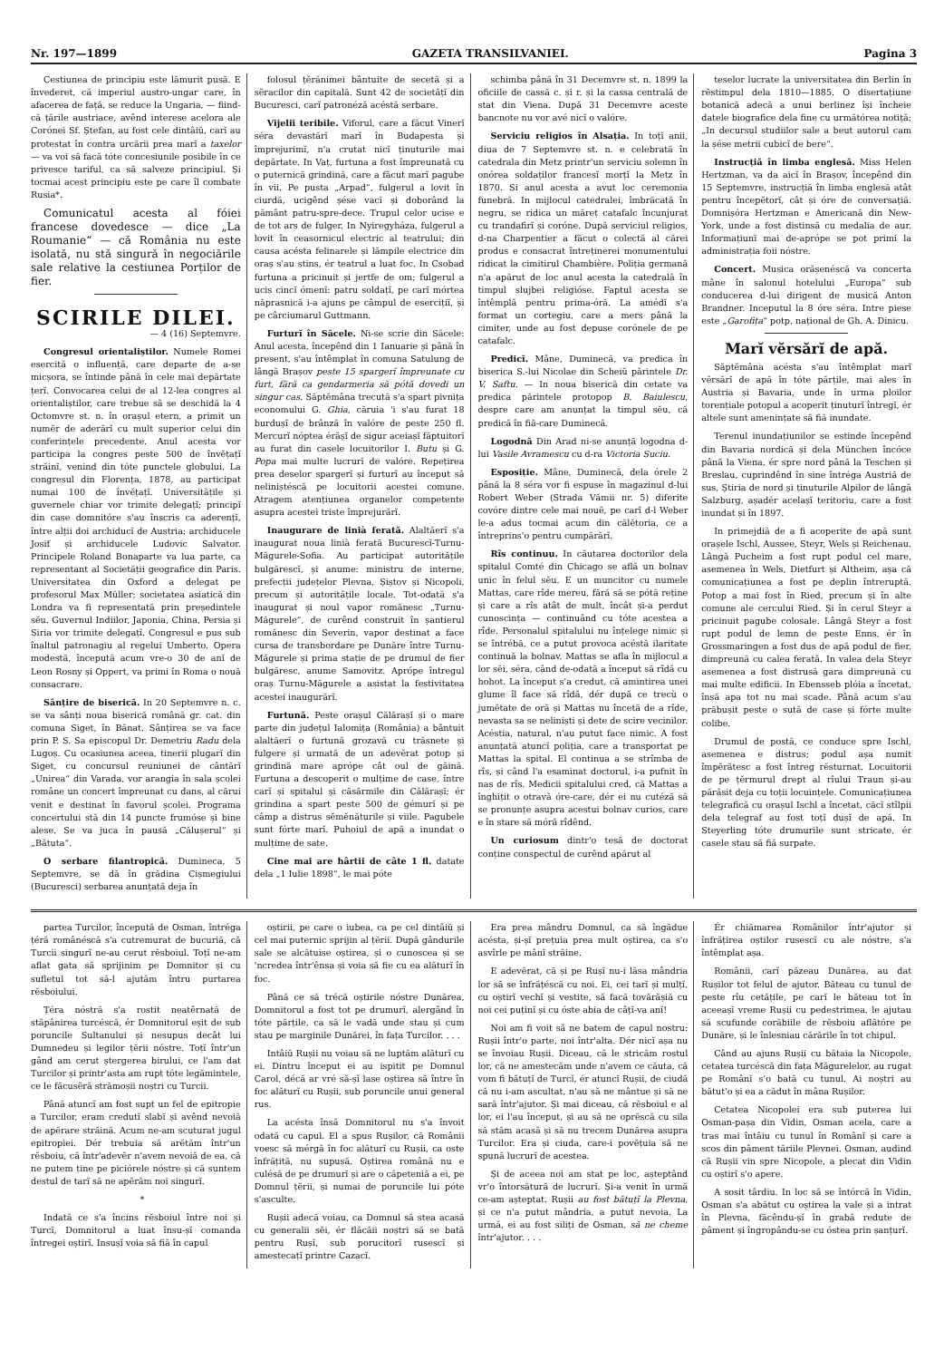Nr. 197—1899 GAZETA TRANSILVANIEI. Pagina 3
Cestiunea de principiu este lămurit pusă. E învederet, că imperiul austro-ungar care, în afacerea de față, se reduce la Ungaria, — fiind-că țările austriace, avênd interese acelora ale Corónei Sf. Ștefan, au fost cele dintâiŭ, carĭ au protestat în contra urcării prea marĭ a taxelor — va voi să facă tóte concesiunile posibile în ce privesce tariful, ca să salveze principiul. Și tocmai acest principiu este pe care îl combate Rusia*.
Comunicatul acesta al fóiei francese dovedesce — dice „La Roumanie“ — că România nu este isolată, nu stă singură în negociările sale relative la cestiunea Porților de fier.
SCIRILE DILEI.
— 4 (16) Septemvre.
Congresul orientaliștilor. Numele Romei esercită o influență, care departe de a-se micșora, se întinde până în cele mai depărtate țerĭ. Convocarea celui de al 12-lea congres al orientaliștilor, care trebue să se deschidă la 4 Octomvre st. n. în orașul etern, a primit un numĕr de aderărĭ cu mult superior celui din conferințele precedente. Anul acesta vor participa la congres peste 500 de învĕțațĭ străinĭ, venind din tóte punctele globului. La congresul din Florența, 1878, au participat numai 100 de învĕțațĭ. Universitățile și guvernele chiar vor trimite delegațĭ; principĭ din case domnitóre s'au înscris ca aderențĭ, între alții doi archiducĭ de Austria: archiducele Josif și archiducele Ludovic Salvator. Principele Roland Bonaparte va lua parte, ca representant al Societății geografice din Paris. Universitatea din Oxford a delegat pe profesorul Max Müller; societatea asiatică din Londra va fi representată prin președintele sĕu. Guvernul Indiilor, Japonia, China, Persia și Siria vor trimite delegațĭ. Congresul e pus sub înaltul patronagiu al regelui Umberto. Opera modestă, începută acum vre-o 30 de anĭ de Leon Rosny și Oppert, va primi în Roma o nouă consacrare.
Sânțire de biserică. In 20 Septemvre n. c. se va sânți noua biserică română gr. cat. din comuna Siget, în Bănat. Sânțirea se va face prin P. S. Sa episcopul Dr. Demetriu Radu dela Lugoș. Cu ocasiunea aceea, tinerii plugarĭ din Siget, cu concursul reuniunei de cântărĭ „Unirea“ din Varada, vor arangia în sala școlei române un concert împreunat cu dans, al cărui venit e destinat în favorul școlei. Programa concertului stă din 14 puncte frumóse și bine alese. Se va juca în pausă „Călușerul“ și „Bătuta“.
O serbare filantropică. Dumineca, 5 Septemvre, se dă în grădina Cișmegiului (Bucuresci) serbarea anunțată deja în
folosul țĕrănimei bântuite de secetă și a sĕracilor din capitală. Sunt 42 de societățĭ din Bucuresci, carĭ patronéză acéstă serbare.
Vijelii teribile. Viforul, care a făcut Vinerĭ séra devastărĭ marĭ în Budapesta și împrejurimĭ, n'a crutat nicĭ ținuturile mai depărtate. In Vaț, furtuna a fost împreunată cu o puternică grindină, care a făcut marĭ pagube în vii. Pe pusta „Arpad“, fulgerul a lovit în ciurdă, ucigênd șése vacĭ și doborând la pământ patru-spre-dece. Trupul celor ucise e de tot ars de fulger. In Nyiregyháza, fulgerul a lovit în ceasornicul electric al teatrului; din causa acésta felinarele și lămpile electrice din oraș s'au stins, ér teatrul a luat foc. In Csobad furtuna a pricinuit și jertfe de om; fulgerul a ucis cincĭ ómenĭ: patru soldațĭ, pe carĭ mórtea năprasnică i-a ajuns pe câmpul de esercițiĭ, și pe cârciumarul Guttmann.
Furturĭ în Săcele. Ni-se scrie din Săcele: Anul acesta, începênd din 1 Ianuarie și până în present, s'au întêmplat în comuna Satulung de lângă Brașov peste 15 spargerĭ împreunate cu furt, fără ca gendarmeria să pótă dovedi un singur cas. Săptĕmâna trecută s'a spart pivnița economului G. Ghia, căruia 'i s'au furat 18 burdușĭ de brânză în valóre de peste 250 fl. Mercurĭ nóptea érășĭ de sigur aceiașĭ făptuitorĭ au furat din casele locuitorilor I. Butu și G. Popa mai multe lucrurĭ de valóre. Repețirea prea deselor spargerĭ și furturĭ au început să neliniștéscă pe locuitorii acestei comune. Atragem atențiunea organelor competente asupra acestei triste împrejurărĭ.
Inaugurare de linià ferată. Alaltăerĭ s'a inaugurat noua linià ferată Bucurescĭ-Turnu-Măgurele-Sofia. Au participat autoritățile bulgărescĭ, și anume: ministru de interne, prefecții județelor Plevna, Șiștov și Nicopoli, precum și autoritățile locale. Tot-odată s'a inaugurat și noul vapor romănesc „Turnu-Măgurele“, de curênd construit în șantierul romănesc din Severin, vapor destinat a face cursa de transbordare pe Dunăre între Turnu-Măgurele și prima stație de pe drumul de fier bulgăresc, anume Samovitz. Aprópe întregul oraș Turnu-Măgurele a asistat la festivitatea acestei inaugurărĭ.
Furtună. Peste orașul Călărașĭ și o mare parte din județul Ialomița (România) a bântuit alaltăerĭ o furtună grozavă cu trăsnete și fulgere și urmată de un adevĕrat potop și grindină mare aprópe cât oul de găină. Furtuna a descoperit o mulțime de case, între carĭ și spitalul și căsărmile din Călărașĭ; ér grindina a spart peste 500 de gémurĭ și pe câmp a distrus sĕmĕnăturile și viile. Pagubele sunt fórte marĭ. Puhoiul de apă a inundat o mulțime de sate.
Cine mai are hârtii de câte 1 fl. datate dela „1 Iulie 1898“, le mai póte
schimba până în 31 Decemvre st. n. 1899 la oficiile de cassă c. și r. și la cassa centrală de stat din Viena. După 31 Decemvre aceste bancnote nu vor avé nicĭ o valóre.
Serviciu religios în Alsația. In toțĭ anii, diua de 7 Septemvre st. n. e celebrată în catedrala din Metz printr'un serviciu solemn în onórea soldaților francesĭ morțĭ la Metz în 1870. Si anul acesta a avut loc ceremonia funebră. In mijlocul catedralei, îmbrăcată în negru, se ridica un măreț catafalc încunjurat cu trandafirĭ și coróne. După serviciul religios, d-na Charpentier a făcut o colectă al cărei produs e consacrat întreținerei monumentului ridicat la cimitirul Chambière. Poliția germană n'a apărut de loc anul acesta la catedrală în timpul slujbei religióse. Faptul acesta se întêmplă pentru prima-óră. La amédĭ s'a format un cortegiu, care a mers până la cimiter, unde au fost depuse corónele de pe catafalc.
Predicĭ. Mâne, Duminecă, va predica în biserica S.-lui Nicolae din Scheiŭ părintele Dr. V. Saftu. — In noua biserică din cetate va predica părintele protopop B. Baiulescu, despre care am anunțat la timpul sĕu, că predică în fiă-care Duminecă.
Logodnă Din Arad ni-se anunță logodna d-lui Vasile Avramescu cu d-ra Victoria Suciu.
Esposiție. Mâne, Duminecă, dela órele 2 până la 8 séra vor fi espuse în magazinul d-lui Robert Weber (Strada Vămii nr. 5) diferite covóre dintre cele mai nouĕ, pe carĭ d-l Weber le-a adus tocmai acum din călĕtoria, ce a întreprins'o pentru cumpărărĭ.
Rîs continuu. In căutarea doctorilor dela spitalul Comté din Chicago se află un bolnav unic în felul sĕu. E un muncitor cu numele Mattas, care rîde mereu, fără să se pótă reține și care a rîs atât de mult, încât și-a perdut cunoscința — continuând cu tóte acestea a rîde. Personalul spitalului nu înțelege nimic și se întrébă, ce a putut provoca acéstă ilaritate continuă la bolnav. Mattas se afla în mijlocul a lor sĕi, séra, când de-odată a început să rîdă cu hohot. La început s'a credut, că amintirea unei glume îl face să rîdă, dér după ce trecù o jumĕtate de oră și Mattas nu încetă de a rîde, nevasta sa se neliniști și dete de scire vecinilor. Acéstia, natural, n'au putut face nimic. A fost anunțată atuncĭ poliția, care a transportat pe Mattas la spital. El continua a se strîmba de rîs, și când l'a esaminat doctorul, i-a pufnit în nas de rîs. Medicii spitalului cred, că Mattas a înghițit o otravă óre-care, dér ei nu cutéză să se pronunțe asupra acestui bolnav curios, care e în stare să móră rîdênd.
Un curiosum dintr'o tesă de doctorat conține conspectul de curênd apărut al
teselor lucrate la universitatea din Berlin în rĕstimpul dela 1810—1885. O disertațiune botanică adecă a unui berlinez își încheie datele biografice dela fine cu următórea notiță: „In decursul studiilor sale a beut autorul cam la șése metrii cubicĭ de bere“.
Instrucțiă în limba englesă. Miss Helen Hertzman, va da aicĭ în Brașov, începênd din 15 Septemvre, instrucțiă în limba englesă atât pentru începĕtorĭ, cât și óre de conversațiă. Domnișóra Hertzman e Americană din New-York, unde a fost distinsă cu medalia de aur. Informațiunĭ mai de-aprópe se pot primi la administrația foii nóstre.
Concert. Musica orășenéscă va concerta mâne în salonul hotelului „Europa“ sub conducerea d-lui dirigent de musică Anton Brandner. Inceputul la 8 óre séra. Intre piese este „Garofița“ potp. național de Gh. A. Dinicu.
Marĭ vĕrsărĭ de apă.
Săptĕmâna acésta s'au întêmplat marĭ vĕrsărĭ de apă în tóte părțile, mai ales în Austria și Bavaria, unde în urma ploilor torențiale potopul a acoperit ținuturĭ întregĭ, ér altele sunt amenințate să fiă inundate.
Terenul inundațiunilor se estinde începênd din Bavaria nordică și dela München încóce până la Viena, ér spre nord până la Teschen și Breslau, cuprindênd în sine întréga Austriă de sus, Știria de nord și ținuturile Alpilor de lângă Salzburg, așadér acelașĭ teritoriu, care a fost inundat și în 1897.
In primejdiă de a fi acoperite de apă sunt orașele Ischl, Aussee, Steyr, Wels și Reichenau. Lângă Pucheim a fost rupt podul cel mare, asemenea în Wels, Dietfurt și Altheim, așa că comunicațiunea a fost pe deplin întreruptă. Potop a mai fost în Ried, precum și în alte comune ale cercului Ried. Și în cerul Steyr a pricinuit pagube colosale. Lângă Steyr a fost rupt podul de lemn de peste Enns, ér în Grossmaringen a fost dus de apă podul de fier, dimpreună cu calea ferată. In valea dela Steyr asemenea a fost distrusă gara dimpreună cu mai multe edificii. In Ebensseb plóia a încetat, însă apa tot nu mai scade. Până acum s'au prăbușit peste o sută de case și fórte multe colibe.
Drumul de postă, ce conduce spre Ischl, asemenea e distrus; podul așa numit împĕrătesc a fost întreg rĕsturnat. Locuitorii de pe țĕrmurul drept al rîului Traun și-au părăsit deja cu toții locuințele. Comunicațiunea telegrafică cu orașul Ischl a încetat, căcĭ stîlpii dela telegraf au fost toțĭ dușĭ de apă. In Steyerling tóte drumurile sunt stricate, ér casele stau să fiă surpate.
partea Turcilor, începută de Osman, întréga țéră românéscă s'a cutremurat de bucuriă, că Turcii singurĭ ne-au cerut rĕsboiul. Toțĭ ne-am aflat gata să sprijinim pe Domnitor și cu sufletul tot să-l ajutăm întru purtarea rĕsboiului.
Țéra nóstră s'a rostit neatêrnată de stăpânirea turcéscă, ér Domnitorul eșit de sub poruncile Sultanului și nesupus decât lui Dumnedeu și legilor țĕrii nóstre. Toțĭ într'un gând am cerut ștergerea birului, ce l'am dat Turcilor și printr'asta am rupt tóte legămintele, ce le făcusĕră strămoșii noștri cu Turcii.
Până atuncĭ am fost supt un fel de epitropie a Turcilor, eram credutĭ slabĭ și avênd nevoiă de apĕrare străină. Acum ne-am scuturat jugul epitropiei. Dér trebuia să arĕtăm într'un rĕsboiu, că într'adevĕr n'avem nevoiă de ea, că ne putem ține pe piciórele nóstre și că suntem destul de tarĭ să ne apĕrăm noi singurĭ.
*
Indată ce s'a încins rĕsboiul între noi și Turcĭ, Domnitorul a luat însu-șĭ comanda întregei oștirĭ. Insușĭ voia să fiă în capul
oștirii, pe care o iubea, ca pe cel dintâiŭ și cel mai puternic sprijin al țĕrii. După gândurile sale se alcătuise oștirea, și o cunoscea și se 'ncredea într'ênsa și voia să fie cu ea alăturĭ în foc.
Până ce să trécă oștirile nóstre Dunărea, Domnitorul a fost tot pe drumurĭ, alergând în tóte părțile, ca să le vadă unde stau și cum stau pe marginile Dunărei, în fața Turcilor. . . .
Intâiŭ Rușii nu voiau să ne luptăm alăturĭ cu ei. Dintru început ei au ispitit pe Domnul Carol, décă ar vré să-șĭ lase oștirea să între în foc alăturĭ cu Rușii, sub poruncile unui general rus.
La acésta însă Domnitorul nu s'a învoit odată cu capul. El a spus Rușilor, că Românii voesc să mérgă în foc alăturĭ cu Rușii, ca oste înfrățită, nu supusă. Oștirea română nu e culésă de pe drumurĭ și are o căpeteniă a ei, pe Domnul țĕrii, și numai de poruncile lui póte s'asculte.
Rușii adecă voiau, ca Domnul să stea acasă cu generalii sĕi, ér flăcăii noștri să se bată pentru Rușĭ, sub porucitorĭ rusescĭ și amestecațĭ printre Cazacĭ.
Era prea mândru Domnul, ca să îngădue acésta, și-șĭ prețuia prea mult oștirea, ca s'o asvîrle pe mânĭ străine.
E adevĕrat, că și pe Rușĭ nu-i lăsa mândria lor să se înfrățéscă cu noi. Ei, cei tarĭ și mulțĭ, cu oștirĭ vechĭ și vestite, să facă tovărășiă cu noi cei puținĭ și cu óste abia de câțĭ-va anĭ!
Noi am fi voit să ne batem de capul nostru: Rușii într'o parte, noi într'alta. Dér nicĭ așa nu se învoiau Rușii. Diceau, că le stricăm rostul lor, că ne amestecăm unde n'avem ce căuta, că vom fi bătuțĭ de Turcĭ, ér atuncĭ Rușii, de ciudă că nu i-am ascultat, n'au să ne mântue și să ne sară într'ajutor. Și mai diceau, că rĕsboiul e al lor, ei l'au început, și au să ne oprĕscă cu sila să stăm acasă și să nu trecem Dunărea asupra Turcilor. Era și ciuda, care-i povĕțuia să ne spună lucrurĭ de acestea.
Și de aceea noi am stat pe loc, așteptând vr'o întorsătură de lucrurĭ. Și-a venit în urmă ce-am așteptat. Rușii au fost bătuțĭ la Plevna, și ce n'a putut mândria, a putut nevoia. La urmă, ei au fost siliți de Osman, să ne cheme într'ajutor. . . .
Ér chiămarea Românilor într'ajutor și înfrățirea oștilor rusescĭ cu ale nóstre, s'a întêmplat așa.
Românii, carĭ păzeau Dunărea, au dat Rușilor tot felul de ajutor. Băteau cu tunul de peste rîu cetățile, pe carĭ le băteau tot în aceeașĭ vreme Rușii cu pedestrimea, le ajutau să scufunde corăbiile de rĕsboiu aflătóre pe Dunăre, și le înlesniau cărările în tot chipul.
Când au ajuns Rușii cu bătaia la Nicopole, cetatea turcéscă din fața Măgurelelor, au rugat pe Românĭ s'o bată cu tunul. Ai noștri au bătut'o și ea a cădut în mâna Rușilor.
Cetatea Nicopolei era sub puterea lui Osman-pașa din Vidin, Osman acela, care a tras mai întâiu cu tunul în Românĭ și care a scos din pâment tăriile Plevnei. Osman, audind că Rușii vin spre Nicopole, a plecat din Vidin cu oștirĭ s'o apere.
A sosit târdiu. In loc să se întórcă în Vidin, Osman s'a abătut cu oștirea la vale și a intrat în Plevna, făcêndu-șĭ în grabă redute de pâment și îngropându-se cu óstea prin șanțurĭ.